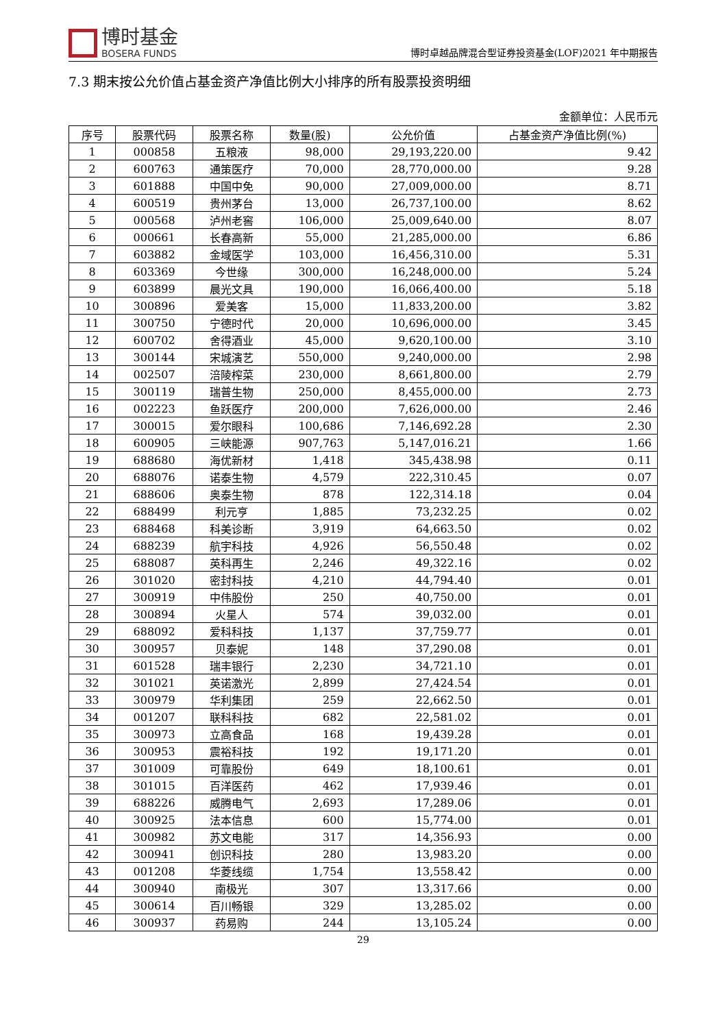博时基金
BOSERA FUNDS
博时卓越品牌混合型证券投资基金(LOF)2021 年中期报告
7.3 期末按公允价值占基金资产净值比例大小排序的所有股票投资明细
金额单位：人民币元
| 序号 | 股票代码 | 股票名称 | 数量(股) | 公允价值 | 占基金资产净值比例(%) |
| --- | --- | --- | --- | --- | --- |
| 1 | 000858 | 五粮液 | 98,000 | 29,193,220.00 | 9.42 |
| 2 | 600763 | 通策医疗 | 70,000 | 28,770,000.00 | 9.28 |
| 3 | 601888 | 中国中免 | 90,000 | 27,009,000.00 | 8.71 |
| 4 | 600519 | 贵州茅台 | 13,000 | 26,737,100.00 | 8.62 |
| 5 | 000568 | 泸州老窖 | 106,000 | 25,009,640.00 | 8.07 |
| 6 | 000661 | 长春高新 | 55,000 | 21,285,000.00 | 6.86 |
| 7 | 603882 | 金域医学 | 103,000 | 16,456,310.00 | 5.31 |
| 8 | 603369 | 今世缘 | 300,000 | 16,248,000.00 | 5.24 |
| 9 | 603899 | 晨光文具 | 190,000 | 16,066,400.00 | 5.18 |
| 10 | 300896 | 爱美客 | 15,000 | 11,833,200.00 | 3.82 |
| 11 | 300750 | 宁德时代 | 20,000 | 10,696,000.00 | 3.45 |
| 12 | 600702 | 舍得酒业 | 45,000 | 9,620,100.00 | 3.10 |
| 13 | 300144 | 宋城演艺 | 550,000 | 9,240,000.00 | 2.98 |
| 14 | 002507 | 涪陵榨菜 | 230,000 | 8,661,800.00 | 2.79 |
| 15 | 300119 | 瑞普生物 | 250,000 | 8,455,000.00 | 2.73 |
| 16 | 002223 | 鱼跃医疗 | 200,000 | 7,626,000.00 | 2.46 |
| 17 | 300015 | 爱尔眼科 | 100,686 | 7,146,692.28 | 2.30 |
| 18 | 600905 | 三峡能源 | 907,763 | 5,147,016.21 | 1.66 |
| 19 | 688680 | 海优新材 | 1,418 | 345,438.98 | 0.11 |
| 20 | 688076 | 诺泰生物 | 4,579 | 222,310.45 | 0.07 |
| 21 | 688606 | 奥泰生物 | 878 | 122,314.18 | 0.04 |
| 22 | 688499 | 利元亨 | 1,885 | 73,232.25 | 0.02 |
| 23 | 688468 | 科美诊断 | 3,919 | 64,663.50 | 0.02 |
| 24 | 688239 | 航宇科技 | 4,926 | 56,550.48 | 0.02 |
| 25 | 688087 | 英科再生 | 2,246 | 49,322.16 | 0.02 |
| 26 | 301020 | 密封科技 | 4,210 | 44,794.40 | 0.01 |
| 27 | 300919 | 中伟股份 | 250 | 40,750.00 | 0.01 |
| 28 | 300894 | 火星人 | 574 | 39,032.00 | 0.01 |
| 29 | 688092 | 爱科科技 | 1,137 | 37,759.77 | 0.01 |
| 30 | 300957 | 贝泰妮 | 148 | 37,290.08 | 0.01 |
| 31 | 601528 | 瑞丰银行 | 2,230 | 34,721.10 | 0.01 |
| 32 | 301021 | 英诺激光 | 2,899 | 27,424.54 | 0.01 |
| 33 | 300979 | 华利集团 | 259 | 22,662.50 | 0.01 |
| 34 | 001207 | 联科科技 | 682 | 22,581.02 | 0.01 |
| 35 | 300973 | 立高食品 | 168 | 19,439.28 | 0.01 |
| 36 | 300953 | 震裕科技 | 192 | 19,171.20 | 0.01 |
| 37 | 301009 | 可靠股份 | 649 | 18,100.61 | 0.01 |
| 38 | 301015 | 百洋医药 | 462 | 17,939.46 | 0.01 |
| 39 | 688226 | 威腾电气 | 2,693 | 17,289.06 | 0.01 |
| 40 | 300925 | 法本信息 | 600 | 15,774.00 | 0.01 |
| 41 | 300982 | 苏文电能 | 317 | 14,356.93 | 0.00 |
| 42 | 300941 | 创识科技 | 280 | 13,983.20 | 0.00 |
| 43 | 001208 | 华菱线缆 | 1,754 | 13,558.42 | 0.00 |
| 44 | 300940 | 南极光 | 307 | 13,317.66 | 0.00 |
| 45 | 300614 | 百川畅银 | 329 | 13,285.02 | 0.00 |
| 46 | 300937 | 药易购 | 244 | 13,105.24 | 0.00 |
29